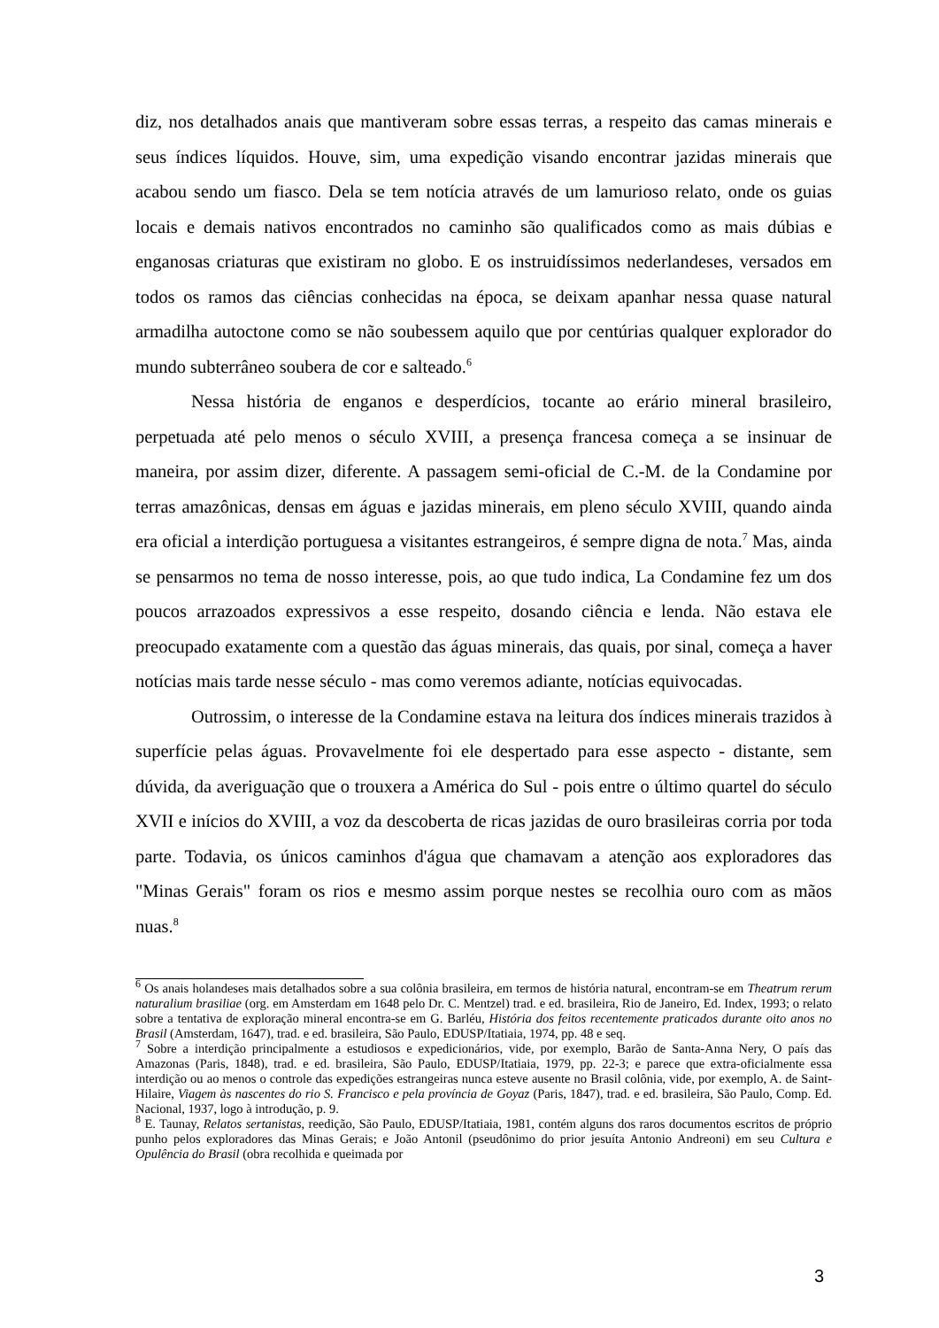diz, nos detalhados anais que mantiveram sobre essas terras, a respeito das camas minerais e seus índices líquidos. Houve, sim, uma expedição visando encontrar jazidas minerais que acabou sendo um fiasco. Dela se tem notícia através de um lamurioso relato, onde os guias locais e demais nativos encontrados no caminho são qualificados como as mais dúbias e enganosas criaturas que existiram no globo. E os instruidíssimos nederlandeses, versados em todos os ramos das ciências conhecidas na época, se deixam apanhar nessa quase natural armadilha autoctone como se não soubessem aquilo que por centúrias qualquer explorador do mundo subterrâneo soubera de cor e salteado.<sup>6</sup>
Nessa história de enganos e desperdícios, tocante ao erário mineral brasileiro, perpetuada até pelo menos o século XVIII, a presença francesa começa a se insinuar de maneira, por assim dizer, diferente. A passagem semi-oficial de C.-M. de la Condamine por terras amazônicas, densas em águas e jazidas minerais, em pleno século XVIII, quando ainda era oficial a interdição portuguesa a visitantes estrangeiros, é sempre digna de nota.<sup>7</sup> Mas, ainda se pensarmos no tema de nosso interesse, pois, ao que tudo indica, La Condamine fez um dos poucos arrazoados expressivos a esse respeito, dosando ciência e lenda. Não estava ele preocupado exatamente com a questão das águas minerais, das quais, por sinal, começa a haver notícias mais tarde nesse século - mas como veremos adiante, notícias equivocadas.
Outrossim, o interesse de la Condamine estava na leitura dos índices minerais trazidos à superfície pelas águas. Provavelmente foi ele despertado para esse aspecto - distante, sem dúvida, da averiguação que o trouxera a América do Sul - pois entre o último quartel do século XVII e inícios do XVIII, a voz da descoberta de ricas jazidas de ouro brasileiras corria por toda parte. Todavia, os únicos caminhos d'água que chamavam a atenção aos exploradores das "Minas Gerais" foram os rios e mesmo assim porque nestes se recolhia ouro com as mãos nuas.<sup>8</sup>
<sup>6</sup> Os anais holandeses mais detalhados sobre a sua colônia brasileira, em termos de história natural, encontram-se em Theatrum rerum naturalium brasiliae (org. em Amsterdam em 1648 pelo Dr. C. Mentzel) trad. e ed. brasileira, Rio de Janeiro, Ed. Index, 1993; o relato sobre a tentativa de exploração mineral encontra-se em G. Barléu, História dos feitos recentemente praticados durante oito anos no Brasil (Amsterdam, 1647), trad. e ed. brasileira, São Paulo, EDUSP/Itatiaia, 1974, pp. 48 e seq.
<sup>7</sup> Sobre a interdição principalmente a estudiosos e expedicionários, vide, por exemplo, Barão de Santa-Anna Nery, O país das Amazonas (Paris, 1848), trad. e ed. brasileira, São Paulo, EDUSP/Itatiaia, 1979, pp. 22-3; e parece que extra-oficialmente essa interdição ou ao menos o controle das expedições estrangeiras nunca esteve ausente no Brasil colônia, vide, por exemplo, A. de Saint-Hilaire, Viagem às nascentes do rio S. Francisco e pela província de Goyaz (Paris, 1847), trad. e ed. brasileira, São Paulo, Comp. Ed. Nacional, 1937, logo à introdução, p. 9.
<sup>8</sup> E. Taunay, Relatos sertanistas, reedição, São Paulo, EDUSP/Itatiaia, 1981, contém alguns dos raros documentos escritos de próprio punho pelos exploradores das Minas Gerais; e João Antonil (pseudônimo do prior jesuíta Antonio Andreoni) em seu Cultura e Opulência do Brasil (obra recolhida e queimada por
3